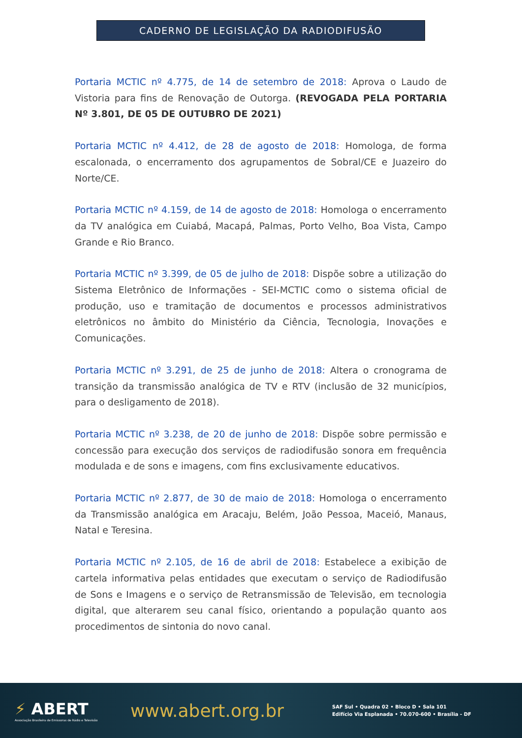CADERNO DE LEGISLAÇÃO DA RADIODIFUSÃO
Portaria MCTIC nº 4.775, de 14 de setembro de 2018: Aprova o Laudo de Vistoria para fins de Renovação de Outorga. (REVOGADA PELA PORTARIA Nº 3.801, DE 05 DE OUTUBRO DE 2021)
Portaria MCTIC nº 4.412, de 28 de agosto de 2018: Homologa, de forma escalonada, o encerramento dos agrupamentos de Sobral/CE e Juazeiro do Norte/CE.
Portaria MCTIC nº 4.159, de 14 de agosto de 2018: Homologa o encerramento da TV analógica em Cuiabá, Macapá, Palmas, Porto Velho, Boa Vista, Campo Grande e Rio Branco.
Portaria MCTIC nº 3.399, de 05 de julho de 2018: Dispõe sobre a utilização do Sistema Eletrônico de Informações - SEI-MCTIC como o sistema oficial de produção, uso e tramitação de documentos e processos administrativos eletrônicos no âmbito do Ministério da Ciência, Tecnologia, Inovações e Comunicações.
Portaria MCTIC nº 3.291, de 25 de junho de 2018: Altera o cronograma de transição da transmissão analógica de TV e RTV (inclusão de 32 municípios, para o desligamento de 2018).
Portaria MCTIC nº 3.238, de 20 de junho de 2018: Dispõe sobre permissão e concessão para execução dos serviços de radiodifusão sonora em frequência modulada e de sons e imagens, com fins exclusivamente educativos.
Portaria MCTIC nº 2.877, de 30 de maio de 2018: Homologa o encerramento da Transmissão analógica em Aracaju, Belém, João Pessoa, Maceió, Manaus, Natal e Teresina.
Portaria MCTIC nº 2.105, de 16 de abril de 2018: Estabelece a exibição de cartela informativa pelas entidades que executam o serviço de Radiodifusão de Sons e Imagens e o serviço de Retransmissão de Televisão, em tecnologia digital, que alterarem seu canal físico, orientando a população quanto aos procedimentos de sintonia do novo canal.
⚡ ABERT
Associação Brasileira de Emissoras de Rádio e Televisão
www.abert.org.br
SAF Sul • Quadra 02 • Bloco D • Sala 101
Edifício Via Esplanada • 70.070-600 • Brasília - DF